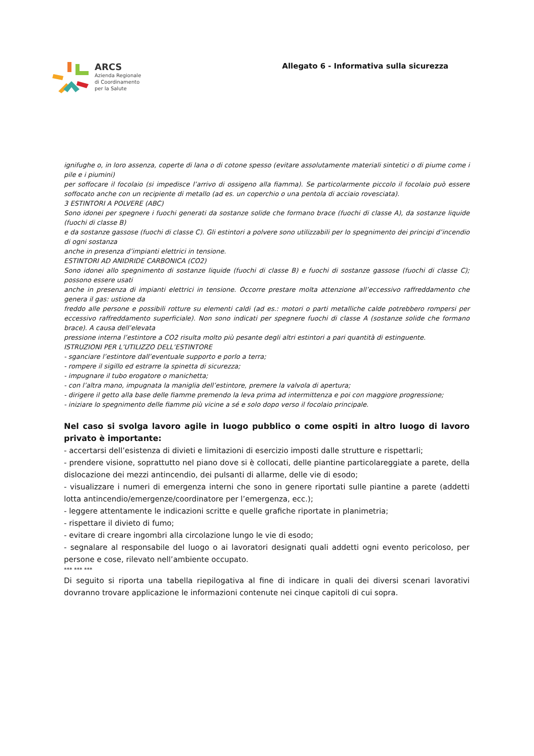ARCS
Azienda Regionale
di Coordinamento
per la Salute
Allegato 6 - Informativa sulla sicurezza
ignifughe o, in loro assenza, coperte di lana o di cotone spesso (evitare assolutamente materiali sintetici o di piume come i pile e i piumini)
per soffocare il focolaio (si impedisce l’arrivo di ossigeno alla fiamma). Se particolarmente piccolo il focolaio può essere soffocato anche con un recipiente di metallo (ad es. un coperchio o una pentola di acciaio rovesciata).
3 ESTINTORI A POLVERE (ABC)
Sono idonei per spegnere i fuochi generati da sostanze solide che formano brace (fuochi di classe A), da sostanze liquide (fuochi di classe B)
e da sostanze gassose (fuochi di classe C). Gli estintori a polvere sono utilizzabili per lo spegnimento dei principi d’incendio di ogni sostanza
anche in presenza d’impianti elettrici in tensione.
ESTINTORI AD ANIDRIDE CARBONICA (CO2)
Sono idonei allo spegnimento di sostanze liquide (fuochi di classe B) e fuochi di sostanze gassose (fuochi di classe C); possono essere usati
anche in presenza di impianti elettrici in tensione. Occorre prestare molta attenzione all’eccessivo raffreddamento che genera il gas: ustione da
freddo alle persone e possibili rotture su elementi caldi (ad es.: motori o parti metalliche calde potrebbero rompersi per eccessivo raffreddamento superficiale). Non sono indicati per spegnere fuochi di classe A (sostanze solide che formano brace). A causa dell’elevata
pressione interna l’estintore a CO2 risulta molto più pesante degli altri estintori a pari quantità di estinguente.
ISTRUZIONI PER L’UTILIZZO DELL’ESTINTORE
- sganciare l’estintore dall’eventuale supporto e porlo a terra;
- rompere il sigillo ed estrarre la spinetta di sicurezza;
- impugnare il tubo erogatore o manichetta;
- con l’altra mano, impugnata la maniglia dell’estintore, premere la valvola di apertura;
- dirigere il getto alla base delle fiamme premendo la leva prima ad intermittenza e poi con maggiore progressione;
- iniziare lo spegnimento delle fiamme più vicine a sé e solo dopo verso il focolaio principale.
Nel caso si svolga lavoro agile in luogo pubblico o come ospiti in altro luogo di lavoro privato è importante:
- accertarsi dell’esistenza di divieti e limitazioni di esercizio imposti dalle strutture e rispettarli;
- prendere visione, soprattutto nel piano dove si è collocati, delle piantine particolareggiate a parete, della dislocazione dei mezzi antincendio, dei pulsanti di allarme, delle vie di esodo;
- visualizzare i numeri di emergenza interni che sono in genere riportati sulle piantine a parete (addetti lotta antincendio/emergenze/coordinatore per l’emergenza, ecc.);
- leggere attentamente le indicazioni scritte e quelle grafiche riportate in planimetria;
- rispettare il divieto di fumo;
- evitare di creare ingombri alla circolazione lungo le vie di esodo;
- segnalare al responsabile del luogo o ai lavoratori designati quali addetti ogni evento pericoloso, per persone e cose, rilevato nell’ambiente occupato.
*** *** ***
Di seguito si riporta una tabella riepilogativa al fine di indicare in quali dei diversi scenari lavorativi dovranno trovare applicazione le informazioni contenute nei cinque capitoli di cui sopra.